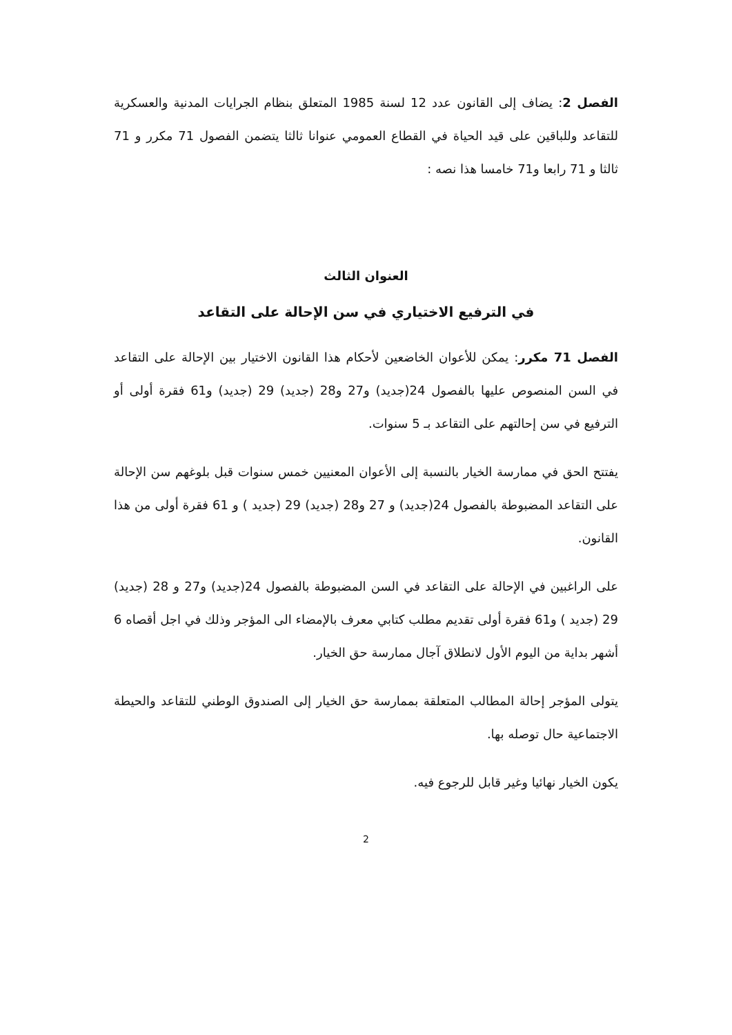الفصل 2: يضاف إلى القانون عدد 12 لسنة 1985 المتعلق بنظام الجرايات المدنية والعسكرية للتقاعد وللباقين على قيد الحياة في القطاع العمومي عنوانا ثالثا يتضمن الفصول 71 مكرر و 71 ثالثا و 71 رابعا و71 خامسا هذا نصه :
العنوان الثالث
في الترفيع الاختياري في سن الإحالة على التقاعد
الفصل 71 مكرر: يمكن للأعوان الخاضعين لأحكام هذا القانون الاختيار بين الإحالة على التقاعد في السن المنصوص عليها بالفصول 24(جديد) و27 و28 (جديد) 29 (جديد) و61 فقرة أولى أو الترفيع في سن إحالتهم على التقاعد بـ 5 سنوات.
يفتتح الحق في ممارسة الخيار بالنسبة إلى الأعوان المعنيين خمس سنوات قبل بلوغهم سن الإحالة على التقاعد المضبوطة بالفصول 24(جديد) و 27 و28 (جديد) 29 (جديد ) و 61 فقرة أولى من هذا القانون.
على الراغبين في الإحالة على التقاعد في السن المضبوطة بالفصول 24(جديد) و27 و 28 (جديد) 29 (جديد ) و61 فقرة أولى تقديم مطلب كتابي معرف بالإمضاء الى المؤجر وذلك في اجل أقصاه 6 أشهر بداية من اليوم الأول لانطلاق آجال ممارسة حق الخيار.
يتولى المؤجر إحالة المطالب المتعلقة بممارسة حق الخيار إلى الصندوق الوطني للتقاعد والحيطة الاجتماعية حال توصله بها.
يكون الخيار نهائيا وغير قابل للرجوع فيه.
2